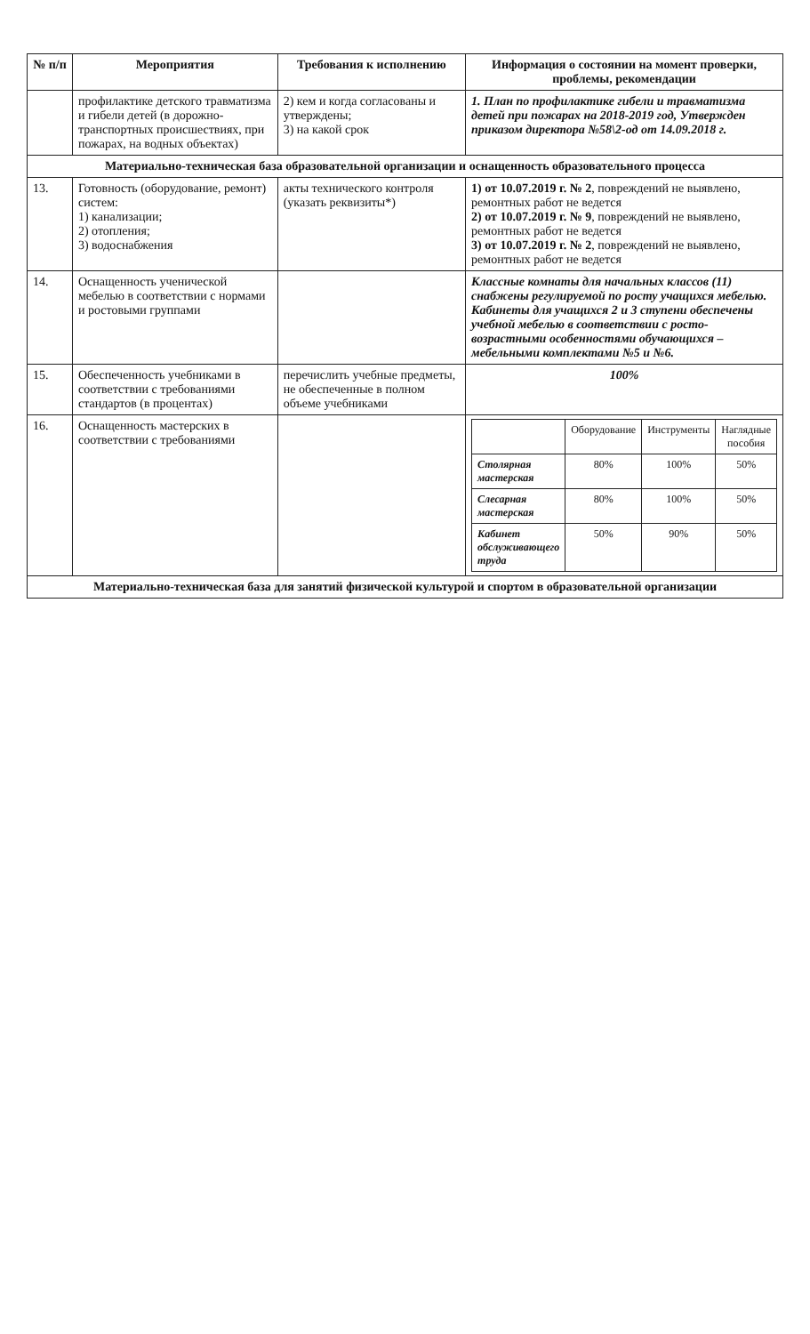| № п/п | Мероприятия | Требования к исполнению | Информация о состоянии на момент проверки, проблемы, рекомендации |
| --- | --- | --- | --- |
| | профилактике детского травматизма и гибели детей (в дорожно-транспортных происшествиях, при пожарах, на водных объектах) | 2) кем и когда согласованы и утверждены; 3) на какой срок | 1. План по профилактике гибели и травматизма детей при пожарах на 2018-2019 год, Утвержден приказом директора №58\2-од от 14.09.2018 г. |
| Материально-техническая база образовательной организации и оснащенность образовательного процесса | | | |
| 13. | Готовность (оборудование, ремонт) систем: 1) канализации; 2) отопления; 3) водоснабжения | акты технического контроля (указать реквизиты*) | 1) от 10.07.2019 г. № 2 , повреждений не выявлено, ремонтных работ не ведется 2) от 10.07.2019 г. № 9 , повреждений не выявлено, ремонтных работ не ведется 3) от 10.07.2019 г. № 2 , повреждений не выявлено, ремонтных работ не ведется |
| 14. | Оснащенность ученической мебелью в соответствии с нормами и ростовыми группами | | Классные комнаты для начальных классов (11) снабжены регулируемой по росту учащихся мебелью. Кабинеты для учащихся 2 и 3 ступени обеспечены учебной мебелью в соответствии с росто-возрастными особенностями обучающихся – мебельными комплектами №5 и №6. |
| 15. | Обеспеченность учебниками в соответствии с требованиями стандартов (в процентах) | перечислить учебные предметы, не обеспеченные в полном объеме учебниками | 100% |
| 16. | Оснащенность мастерских в соответствии с требованиями | | / / Оборудование / Инструменты / Наглядные пособия / / Столярная мастерская / 80% / 100% / 50% / / Слесарная мастерская / 80% / 100% / 50% / / Кабинет обслуживающего труда / 50% / 90% / 50% / |
| Материально-техническая база для занятий физической культурой и спортом в образовательной организации | | | |